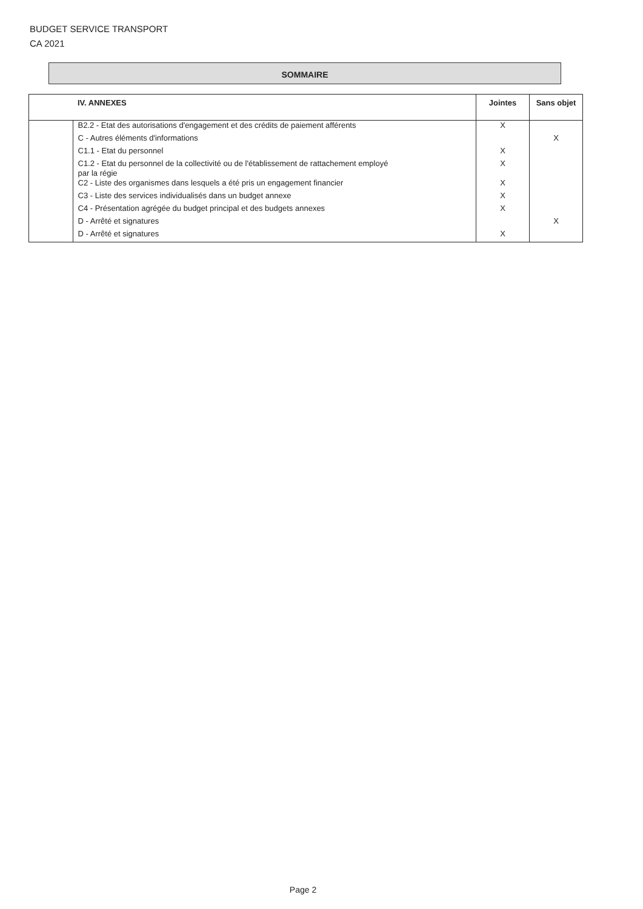BUDGET SERVICE TRANSPORT
CA 2021
SOMMAIRE
| | IV. ANNEXES | Jointes | Sans objet |
| --- | --- | --- | --- |
| | B2.2 - Etat des autorisations d'engagement et des crédits de paiement afférents | X | |
| | C - Autres éléments d'informations | | X |
| | C1.1 - Etat du personnel | X | |
| | C1.2 - Etat du personnel de la collectivité ou de l'établissement de rattachement employé par la régie | X | |
| | C2 - Liste des organismes dans lesquels a été pris un engagement financier | X | |
| | C3 - Liste des services individualisés dans un budget annexe | X | |
| | C4 - Présentation agrégée du budget principal et des budgets annexes | X | |
| | D - Arrêté et signatures | | X |
| | D - Arrêté et signatures | X | |
Page 2